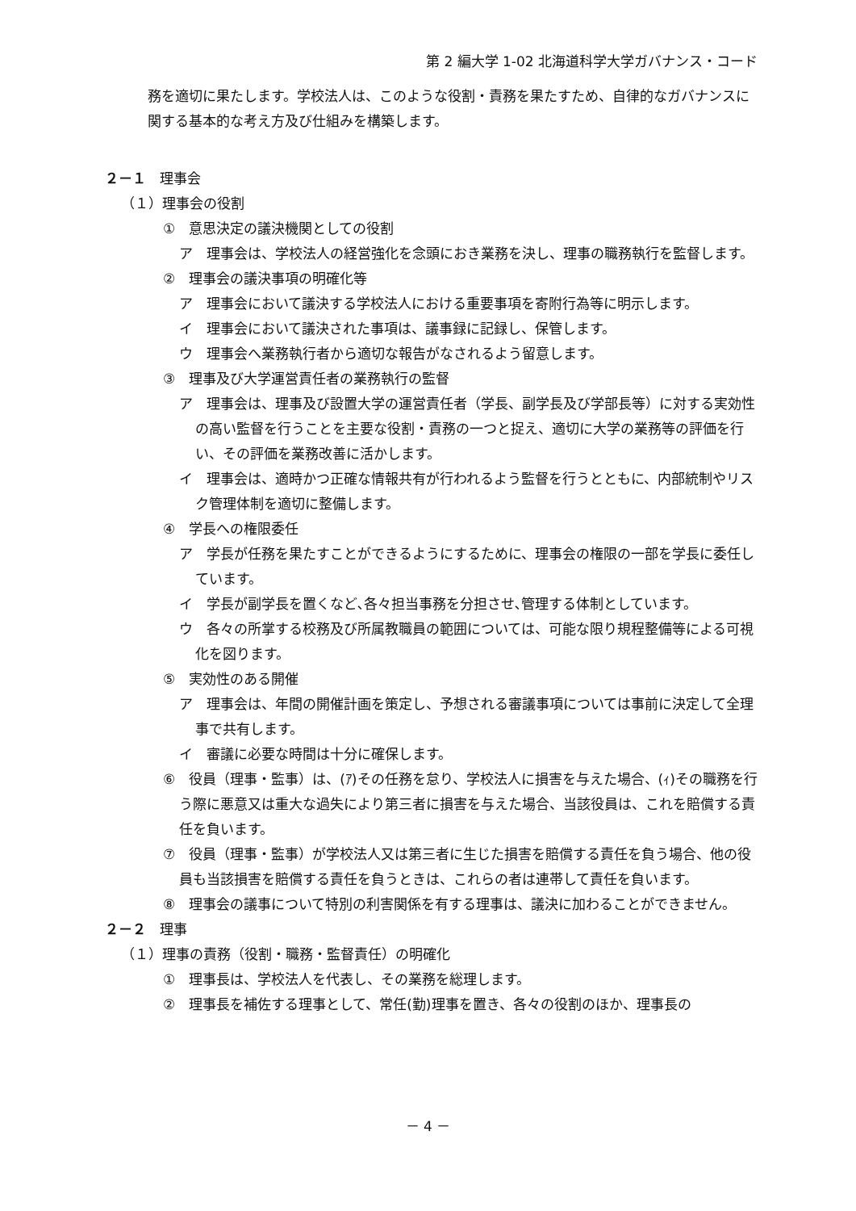第 2 編大学 1-02 北海道科学大学ガバナンス・コード
務を適切に果たします。学校法人は、このような役割・責務を果たすため、自律的なガバナンスに関する基本的な考え方及び仕組みを構築します。
２－１　理事会
（１）理事会の役割
①　意思決定の議決機関としての役割
ア　理事会は、学校法人の経営強化を念頭におき業務を決し、理事の職務執行を監督します。
②　理事会の議決事項の明確化等
ア　理事会において議決する学校法人における重要事項を寄附行為等に明示します。
イ　理事会において議決された事項は、議事録に記録し、保管します。
ウ　理事会へ業務執行者から適切な報告がなされるよう留意します。
③　理事及び大学運営責任者の業務執行の監督
ア　理事会は、理事及び設置大学の運営責任者（学長、副学長及び学部長等）に対する実効性の高い監督を行うことを主要な役割・責務の一つと捉え、適切に大学の業務等の評価を行い、その評価を業務改善に活かします。
イ　理事会は、適時かつ正確な情報共有が行われるよう監督を行うとともに、内部統制やリスク管理体制を適切に整備します。
④　学長への権限委任
ア　学長が任務を果たすことができるようにするために、理事会の権限の一部を学長に委任しています。
イ　学長が副学長を置くなど､各々担当事務を分担させ､管理する体制としています。
ウ　各々の所掌する校務及び所属教職員の範囲については、可能な限り規程整備等による可視化を図ります。
⑤　実効性のある開催
ア　理事会は、年間の開催計画を策定し、予想される審議事項については事前に決定して全理事で共有します。
イ　審議に必要な時間は十分に確保します。
⑥　役員（理事・監事）は、(ｱ)その任務を怠り、学校法人に損害を与えた場合、(ｨ)その職務を行う際に悪意又は重大な過失により第三者に損害を与えた場合、当該役員は、これを賠償する責任を負います。
⑦　役員（理事・監事）が学校法人又は第三者に生じた損害を賠償する責任を負う場合、他の役員も当該損害を賠償する責任を負うときは、これらの者は連帯して責任を負います。
⑧　理事会の議事について特別の利害関係を有する理事は、議決に加わることができません。
２－２　理事
（１）理事の責務（役割・職務・監督責任）の明確化
①　理事長は、学校法人を代表し、その業務を総理します。
②　理事長を補佐する理事として、常任(勤)理事を置き、各々の役割のほか、理事長の
－ 4 －